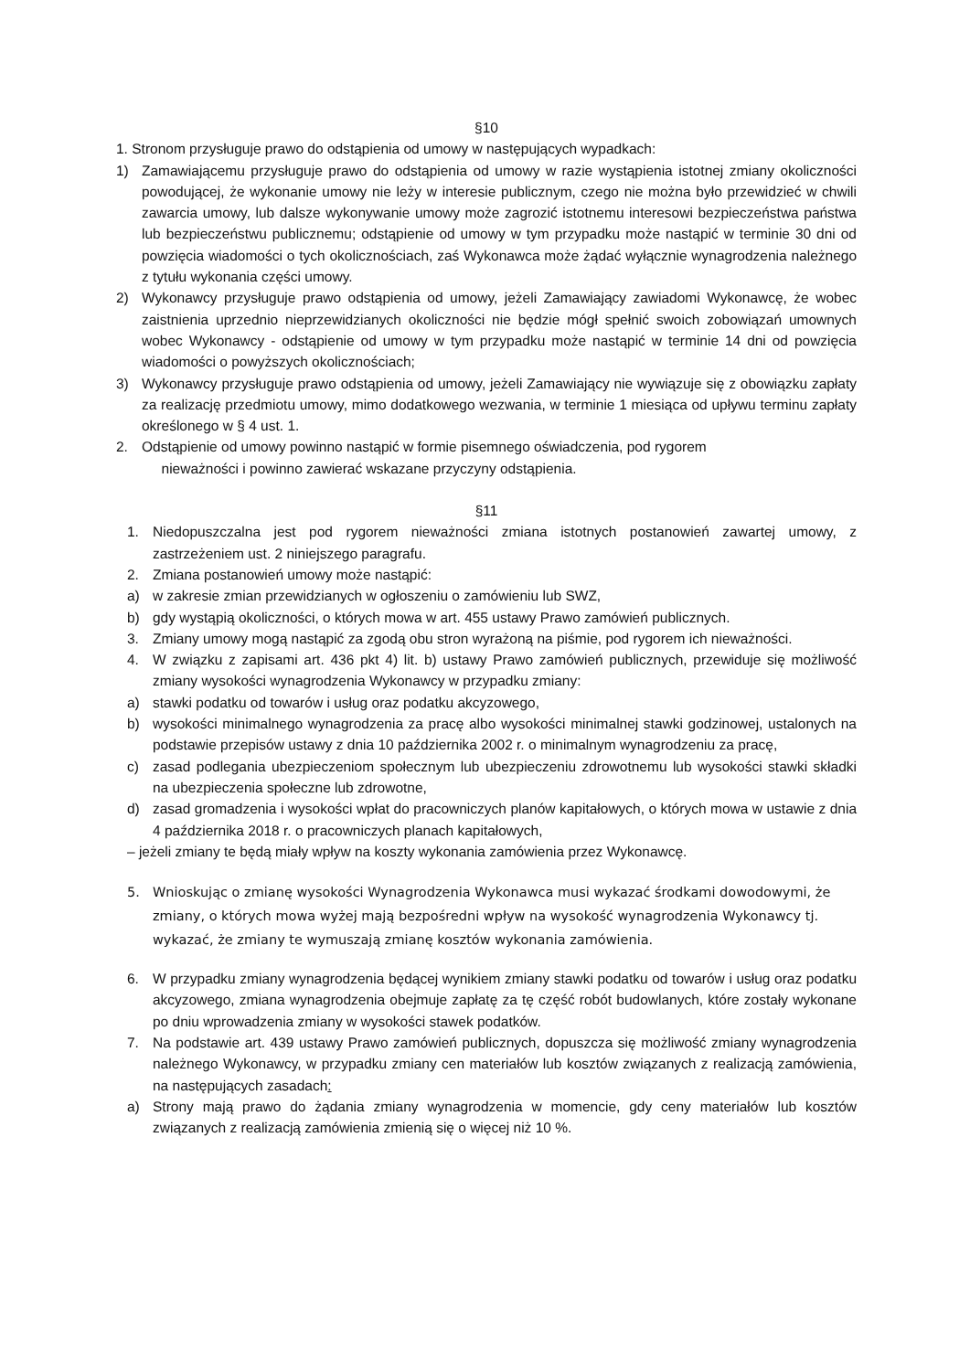§10
1. Stronom przysługuje prawo do odstąpienia od umowy w następujących wypadkach:
1) Zamawiającemu przysługuje prawo do odstąpienia od umowy w razie wystąpienia istotnej zmiany okoliczności powodującej, że wykonanie umowy nie leży w interesie publicznym, czego nie można było przewidzieć w chwili zawarcia umowy, lub dalsze wykonywanie umowy może zagrozić istotnemu interesowi bezpieczeństwa państwa lub bezpieczeństwu publicznemu; odstąpienie od umowy w tym przypadku może nastąpić w terminie 30 dni od powzięcia wiadomości o tych okolicznościach, zaś Wykonawca może żądać wyłącznie wynagrodzenia należnego z tytułu wykonania części umowy.
2) Wykonawcy przysługuje prawo odstąpienia od umowy, jeżeli Zamawiający zawiadomi Wykonawcę, że wobec zaistnienia uprzednio nieprzewidzianych okoliczności nie będzie mógł spełnić swoich zobowiązań umownych wobec Wykonawcy - odstąpienie od umowy w tym przypadku może nastąpić w terminie 14 dni od powzięcia wiadomości o powyższych okolicznościach;
3) Wykonawcy przysługuje prawo odstąpienia od umowy, jeżeli Zamawiający nie wywiązuje się z obowiązku zapłaty za realizację przedmiotu umowy, mimo dodatkowego wezwania, w terminie 1 miesiąca od upływu terminu zapłaty określonego w § 4 ust. 1.
2. Odstąpienie od umowy powinno nastąpić w formie pisemnego oświadczenia, pod rygorem
nieważności i powinno zawierać wskazane przyczyny odstąpienia.
§11
1. Niedopuszczalna jest pod rygorem nieważności zmiana istotnych postanowień zawartej umowy, z zastrzeżeniem ust. 2 niniejszego paragrafu.
2. Zmiana postanowień umowy może nastąpić:
a) w zakresie zmian przewidzianych w ogłoszeniu o zamówieniu lub SWZ,
b) gdy wystąpią okoliczności, o których mowa w art. 455 ustawy Prawo zamówień publicznych.
3. Zmiany umowy mogą nastąpić za zgodą obu stron wyrażoną na piśmie, pod rygorem ich nieważności.
4. W związku z zapisami art. 436 pkt 4) lit. b) ustawy Prawo zamówień publicznych, przewiduje się możliwość zmiany wysokości wynagrodzenia Wykonawcy w przypadku zmiany:
a) stawki podatku od towarów i usług oraz podatku akcyzowego,
b) wysokości minimalnego wynagrodzenia za pracę albo wysokości minimalnej stawki godzinowej, ustalonych na podstawie przepisów ustawy z dnia 10 października 2002 r. o minimalnym wynagrodzeniu za pracę,
c) zasad podlegania ubezpieczeniom społecznym lub ubezpieczeniu zdrowotnemu lub wysokości stawki składki na ubezpieczenia społeczne lub zdrowotne,
d) zasad gromadzenia i wysokości wpłat do pracowniczych planów kapitałowych, o których mowa w ustawie z dnia 4 października 2018 r. o pracowniczych planach kapitałowych,
– jeżeli zmiany te będą miały wpływ na koszty wykonania zamówienia przez Wykonawcę.
5. Wnioskując o zmianę wysokości Wynagrodzenia Wykonawca musi wykazać środkami dowodowymi, że zmiany, o których mowa wyżej mają bezpośredni wpływ na wysokość wynagrodzenia Wykonawcy tj. wykazać, że zmiany te wymuszają zmianę kosztów wykonania zamówienia.
6. W przypadku zmiany wynagrodzenia będącej wynikiem zmiany stawki podatku od towarów i usług oraz podatku akcyzowego, zmiana wynagrodzenia obejmuje zapłatę za tę część robót budowlanych, które zostały wykonane po dniu wprowadzenia zmiany w wysokości stawek podatków.
7. Na podstawie art. 439 ustawy Prawo zamówień publicznych, dopuszcza się możliwość zmiany wynagrodzenia należnego Wykonawcy, w przypadku zmiany cen materiałów lub kosztów związanych z realizacją zamówienia, na następujących zasadach:
a) Strony mają prawo do żądania zmiany wynagrodzenia w momencie, gdy ceny materiałów lub kosztów związanych z realizacją zamówienia zmienią się o więcej niż 10 %.